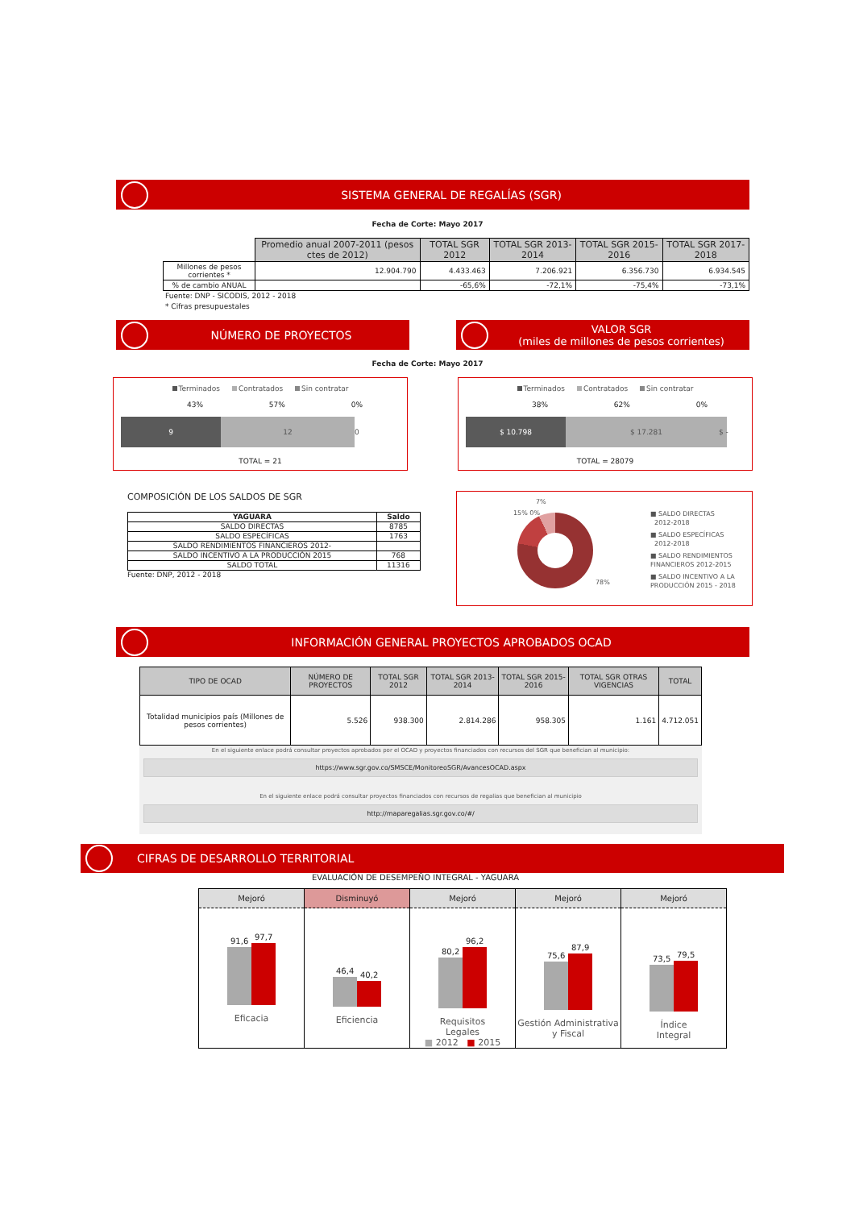SISTEMA GENERAL DE REGALÍAS (SGR)
Fecha de Corte: Mayo 2017
| | Promedio anual 2007-2011 (pesos ctes de 2012) | TOTAL SGR 2012 | TOTAL SGR 2013-2014 | TOTAL SGR 2015-2016 | TOTAL SGR 2017-2018 |
| --- | --- | --- | --- | --- | --- |
| Millones de pesos corrientes * | 12.904.790 | 4.433.463 | 7.206.921 | 6.356.730 | 6.934.545 |
| % de cambio ANUAL | | -65,6% | -72,1% | -75,4% | -73,1% |
Fuente: DNP - SICODIS, 2012 - 2018
* Cifras presupuestales
NÚMERO DE PROYECTOS VALOR SGR
(miles de millones de pesos corrientes)
Fecha de Corte: Mayo 2017
Terminados Contratados Sin contratar
43% 57% 0%
9 12 0
TOTAL = 21
Terminados Contratados Sin contratar
38% 62% 0%
$ 10.798 $ 17.281 $ -
TOTAL = 28079
COMPOSICIÓN DE LOS SALDOS DE SGR
| YAGUARA | Saldo |
| SALDO DIRECTAS | 8785 |
| SALDO ESPECÍFICAS | 1763 |
| SALDO RENDIMIENTOS FINANCIEROS 2012- | |
| SALDO INCENTIVO A LA PRODUCCIÓN 2015 | 768 |
| SALDO TOTAL | 11316 |
Fuente: DNP, 2012 - 2018
7%
15% 0%
78%
■ SALDO DIRECTAS
2012-2018
■ SALDO ESPECÍFICAS
2012-2018
■ SALDO RENDIMIENTOS
FINANCIEROS 2012-2015
■ SALDO INCENTIVO A LA
PRODUCCIÓN 2015 - 2018
INFORMACIÓN GENERAL PROYECTOS APROBADOS OCAD
| TIPO DE OCAD | NÚMERO DE PROYECTOS | TOTAL SGR 2012 | TOTAL SGR 2013-2014 | TOTAL SGR 2015-2016 | TOTAL SGR OTRAS VIGENCIAS | TOTAL |
| --- | --- | --- | --- | --- | --- | --- |
| Totalidad municipios país (Millones de pesos corrientes) | 5.526 | 938.300 | 2.814.286 | 958.305 | 1.161 | 4.712.051 |
En el siguiente enlace podrá consultar proyectos aprobados por el OCAD y proyectos financiados con recursos del SGR que benefician al municipio:
https://www.sgr.gov.co/SMSCE/MonitoreoSGR/AvancesOCAD.aspx
En el siguiente enlace podrá consultar proyectos financiados con recursos de regalias que benefician al municipio
http://maparegalias.sgr.gov.co/#/
CIFRAS DE DESARROLLO TERRITORIAL
EVALUACIÓN DE DESEMPEÑO INTEGRAL - YAGUARA
Mejoró
91,6
97,7
Eficacia
Disminuyó
46,4
40,2
Eficiencia
Mejoró
80,2
96,2
Requisitos
Legales
■ 2012 ■ 2015
Mejoró
75,6
87,9
Gestión Administrativa
y Fiscal
Mejoró
73,5
79,5
Índice
Integral